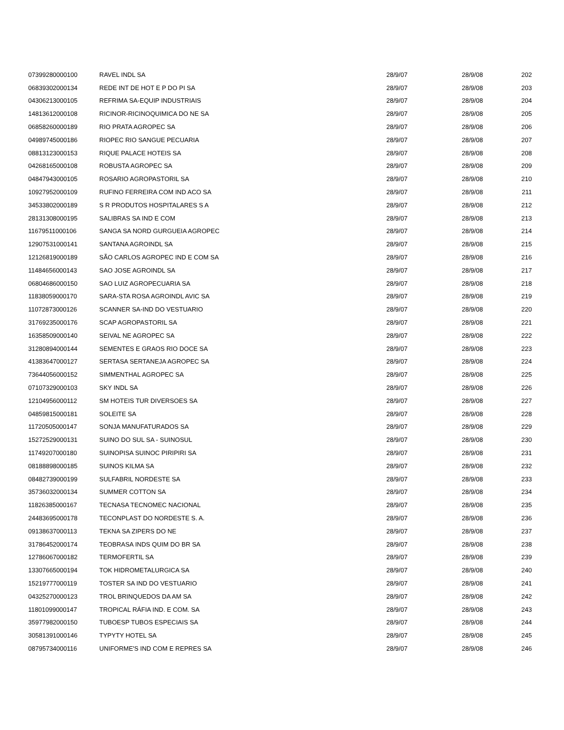| 07399280000100 | RAVEL INDL SA | 28/9/07 | 28/9/08 | 202 |
| 06839302000134 | REDE INT DE HOT E P DO PI SA | 28/9/07 | 28/9/08 | 203 |
| 04306213000105 | REFRIMA SA-EQUIP INDUSTRIAIS | 28/9/07 | 28/9/08 | 204 |
| 14813612000108 | RICINOR-RICINOQUIMICA DO NE SA | 28/9/07 | 28/9/08 | 205 |
| 06858260000189 | RIO PRATA AGROPEC SA | 28/9/07 | 28/9/08 | 206 |
| 04989745000186 | RIOPEC RIO SANGUE PECUARIA | 28/9/07 | 28/9/08 | 207 |
| 08813123000153 | RIQUE PALACE HOTEIS SA | 28/9/07 | 28/9/08 | 208 |
| 04268165000108 | ROBUSTA AGROPEC SA | 28/9/07 | 28/9/08 | 209 |
| 04847943000105 | ROSARIO AGROPASTORIL SA | 28/9/07 | 28/9/08 | 210 |
| 10927952000109 | RUFINO FERREIRA COM IND ACO SA | 28/9/07 | 28/9/08 | 211 |
| 34533802000189 | S R PRODUTOS HOSPITALARES S A | 28/9/07 | 28/9/08 | 212 |
| 28131308000195 | SALIBRAS SA IND E COM | 28/9/07 | 28/9/08 | 213 |
| 11679511000106 | SANGA SA NORD GURGUEIA AGROPEC | 28/9/07 | 28/9/08 | 214 |
| 12907531000141 | SANTANA AGROINDL SA | 28/9/07 | 28/9/08 | 215 |
| 12126819000189 | SÃO CARLOS AGROPEC IND E COM SA | 28/9/07 | 28/9/08 | 216 |
| 11484656000143 | SAO JOSE AGROINDL SA | 28/9/07 | 28/9/08 | 217 |
| 06804686000150 | SAO LUIZ AGROPECUARIA SA | 28/9/07 | 28/9/08 | 218 |
| 11838059000170 | SARA-STA ROSA AGROINDL AVIC SA | 28/9/07 | 28/9/08 | 219 |
| 11072873000126 | SCANNER SA-IND DO VESTUARIO | 28/9/07 | 28/9/08 | 220 |
| 31769235000176 | SCAP AGROPASTORIL SA | 28/9/07 | 28/9/08 | 221 |
| 16358509000140 | SEIVAL NE AGROPEC SA | 28/9/07 | 28/9/08 | 222 |
| 31280894000144 | SEMENTES E GRAOS RIO DOCE SA | 28/9/07 | 28/9/08 | 223 |
| 41383647000127 | SERTASA SERTANEJA AGROPEC SA | 28/9/07 | 28/9/08 | 224 |
| 73644056000152 | SIMMENTHAL AGROPEC SA | 28/9/07 | 28/9/08 | 225 |
| 07107329000103 | SKY INDL SA | 28/9/07 | 28/9/08 | 226 |
| 12104956000112 | SM HOTEIS TUR DIVERSOES SA | 28/9/07 | 28/9/08 | 227 |
| 04859815000181 | SOLEITE SA | 28/9/07 | 28/9/08 | 228 |
| 11720505000147 | SONJA MANUFATURADOS SA | 28/9/07 | 28/9/08 | 229 |
| 15272529000131 | SUINO DO SUL SA - SUINOSUL | 28/9/07 | 28/9/08 | 230 |
| 11749207000180 | SUINOPISA SUINOC PIRIPIRI SA | 28/9/07 | 28/9/08 | 231 |
| 08188898000185 | SUINOS KILMA SA | 28/9/07 | 28/9/08 | 232 |
| 08482739000199 | SULFABRIL NORDESTE SA | 28/9/07 | 28/9/08 | 233 |
| 35736032000134 | SUMMER COTTON SA | 28/9/07 | 28/9/08 | 234 |
| 11826385000167 | TECNASA TECNOMEC NACIONAL | 28/9/07 | 28/9/08 | 235 |
| 24483695000178 | TECONPLAST DO NORDESTE S. A. | 28/9/07 | 28/9/08 | 236 |
| 09138637000113 | TEKNA SA ZIPERS DO NE | 28/9/07 | 28/9/08 | 237 |
| 31786452000174 | TEOBRASA INDS QUIM DO BR SA | 28/9/07 | 28/9/08 | 238 |
| 12786067000182 | TERMOFERTIL SA | 28/9/07 | 28/9/08 | 239 |
| 13307665000194 | TOK HIDROMETALURGICA SA | 28/9/07 | 28/9/08 | 240 |
| 15219777000119 | TOSTER SA IND DO VESTUARIO | 28/9/07 | 28/9/08 | 241 |
| 04325270000123 | TROL BRINQUEDOS DA AM SA | 28/9/07 | 28/9/08 | 242 |
| 11801099000147 | TROPICAL RÁFIA IND. E COM. SA | 28/9/07 | 28/9/08 | 243 |
| 35977982000150 | TUBOESP TUBOS ESPECIAIS SA | 28/9/07 | 28/9/08 | 244 |
| 30581391000146 | TYPYTY HOTEL SA | 28/9/07 | 28/9/08 | 245 |
| 08795734000116 | UNIFORME'S IND COM E REPRES SA | 28/9/07 | 28/9/08 | 246 |